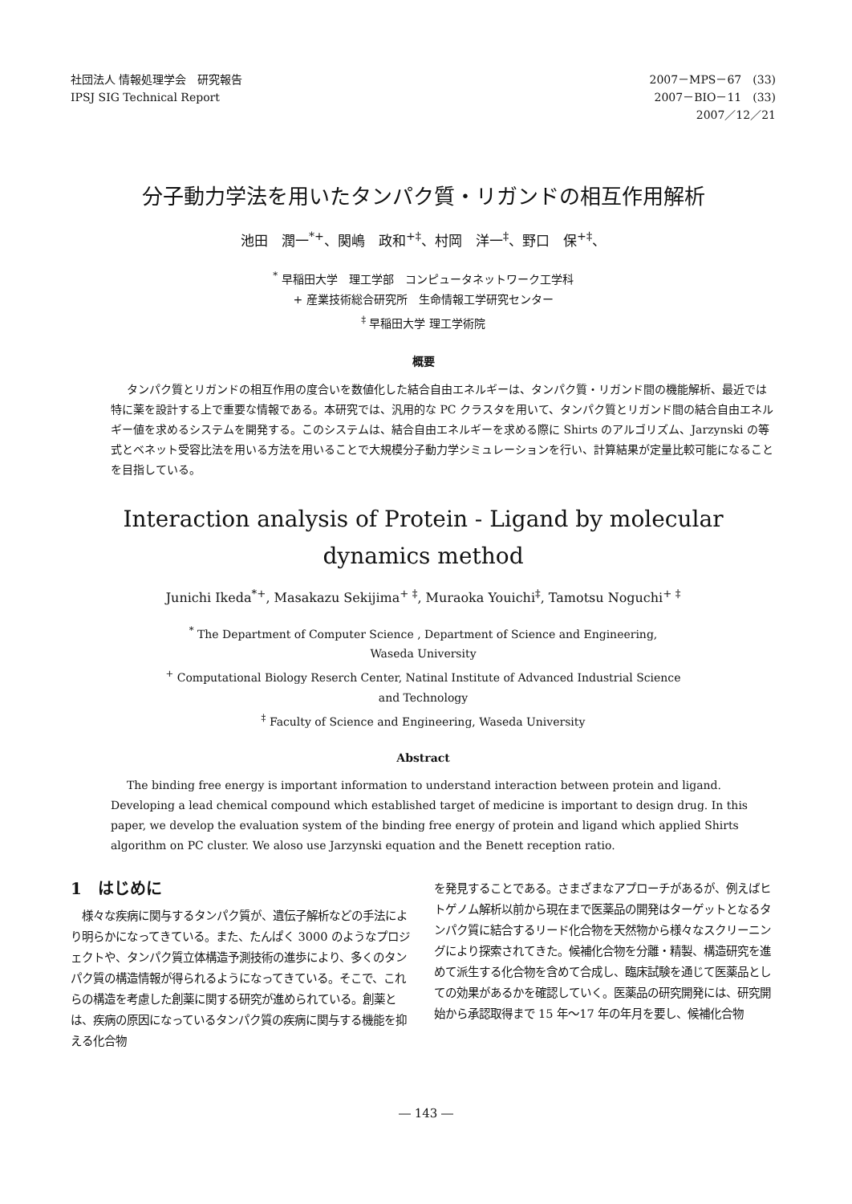社団法人 情報処理学会　研究報告
IPSJ SIG Technical Report
2007－MPS－67　(33)
2007－BIO－11　(33)
2007／12／21　　
分子動力学法を用いたタンパク質・リガンドの相互作用解析
池田　潤一<sup>*+</sup>、関嶋　政和<sup>+‡</sup>、村岡　洋一<sup>‡</sup>、野口　保<sup>+‡</sup>、
<sup>*</sup> 早稲田大学　理工学部　コンピュータネットワーク工学科
+ 産業技術総合研究所　生命情報工学研究センター
<sup>‡</sup> 早稲田大学 理工学術院
概要
タンパク質とリガンドの相互作用の度合いを数値化した結合自由エネルギーは、タンパク質・リガンド間の機能解析、最近では特に薬を設計する上で重要な情報である。本研究では、汎用的な PC クラスタを用いて、タンパク質とリガンド間の結合自由エネルギー値を求めるシステムを開発する。このシステムは、結合自由エネルギーを求める際に Shirts のアルゴリズム、Jarzynski の等式とベネット受容比法を用いる方法を用いることで大規模分子動力学シミュレーションを行い、計算結果が定量比較可能になることを目指している。
Interaction analysis of Protein - Ligand by molecular
dynamics method
Junichi Ikeda<sup>*+</sup>, Masakazu Sekijima<sup>+ ‡</sup>, Muraoka Youichi<sup>‡</sup>, Tamotsu Noguchi<sup>+ ‡</sup>
<sup>*</sup> The Department of Computer Science , Department of Science and Engineering,
Waseda University
<sup>+</sup> Computational Biology Reserch Center, Natinal Institute of Advanced Industrial Science
and Technology
<sup>‡</sup> Faculty of Science and Engineering, Waseda University
Abstract
The binding free energy is important information to understand interaction between protein and ligand. Developing a lead chemical compound which established target of medicine is important to design drug. In this paper, we develop the evaluation system of the binding free energy of protein and ligand which applied Shirts algorithm on PC cluster. We aloso use Jarzynski equation and the Benett reception ratio.
1　はじめに
　様々な疾病に関与するタンパク質が、遺伝子解析などの手法により明らかになってきている。また、たんぱく 3000 のようなプロジェクトや、タンパク質立体構造予測技術の進歩により、多くのタンパク質の構造情報が得られるようになってきている。そこで、これらの構造を考慮した創薬に関する研究が進められている。創薬とは、疾病の原因になっているタンパク質の疾病に関与する機能を抑える化合物
を発見することである。さまざまなアプローチがあるが、例えばヒトゲノム解析以前から現在まで医薬品の開発はターゲットとなるタンパク質に結合するリード化合物を天然物から様々なスクリーニングにより探索されてきた。候補化合物を分離・精製、構造研究を進めて派生する化合物を含めて合成し、臨床試験を通じて医薬品としての効果があるかを確認していく。医薬品の研究開発には、研究開始から承認取得まで 15 年～17 年の年月を要し、候補化合物
― 143 ―